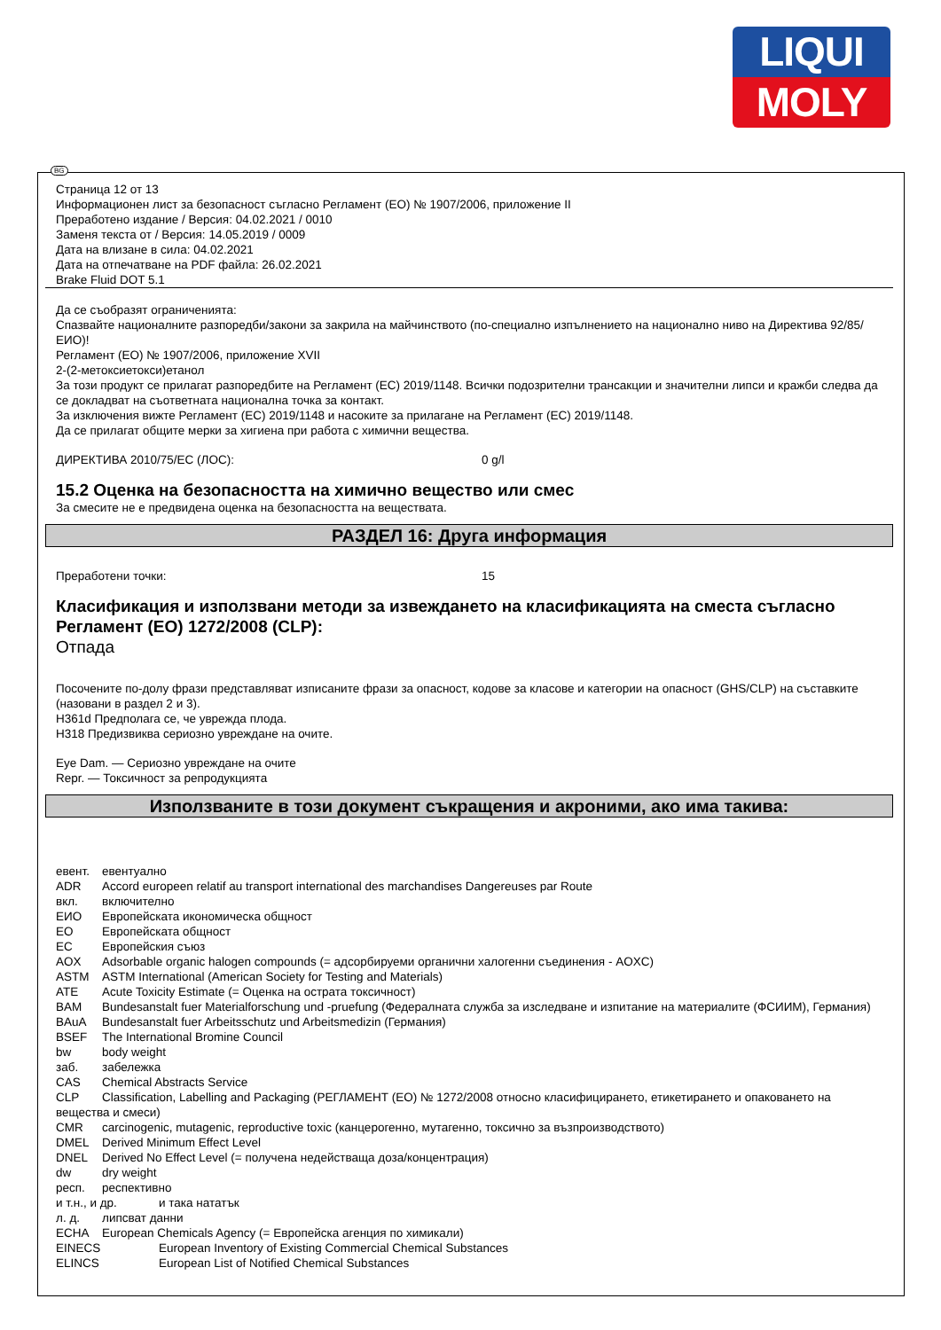LIQUI
MOLY
BG
Страница 12 от 13
Информационен лист за безопасност съгласно Регламент (ЕО) № 1907/2006, приложение II
Преработено издание / Версия: 04.02.2021 / 0010
Заменя текста от / Версия: 14.05.2019 / 0009
Дата на влизане в сила: 04.02.2021
Дата на отпечатване на PDF файла: 26.02.2021
Brake Fluid DOT 5.1
Да се съобразят ограниченията:
Спазвайте националните разпоредби/закони за закрила на майчинството (по-специално изпълнението на национално ниво на Директива 92/85/ЕИО)!
Регламент (ЕО) № 1907/2006, приложение XVII
2-(2-метоксиетокси)етанол
За този продукт се прилагат разпоредбите на Регламент (ЕС) 2019/1148. Всички подозрителни трансакции и значителни липси и кражби следва да се докладват на съответната национална точка за контакт.
За изключения вижте Регламент (ЕС) 2019/1148 и насоките за прилагане на Регламент (ЕС) 2019/1148.
Да се прилагат общите мерки за хигиена при работа с химични вещества.
ДИРЕКТИВА 2010/75/ЕС (ЛОС): 0 g/l
15.2 Оценка на безопасността на химично вещество или смес
За смесите не е предвидена оценка на безопасността на веществата.
РАЗДЕЛ 16: Друга информация
Преработени точки: 15
Класификация и използвани методи за извеждането на класификацията на сместа съгласно Регламент (ЕО) 1272/2008 (CLP):
Отпада
Посочените по-долу фрази представляват изписаните фрази за опасност, кодове за класове и категории на опасност (GHS/CLP) на съставките (назовани в раздел 2 и 3).
H361d Предполага се, че уврежда плода.
H318 Предизвиква сериозно увреждане на очите.
Eye Dam. — Сериозно увреждане на очите
Repr. — Токсичност за репродукцията
Използваните в този документ съкращения и акроними, ако има такива:
евент. евентуално
ADR Accord europeen relatif au transport international des marchandises Dangereuses par Route
вкл. включително
ЕИО Европейската икономическа общност
ЕО Европейската общност
ЕС Европейския съюз
AOX Adsorbable organic halogen compounds (= адсорбируеми органични халогенни съединения - AOXC)
ASTM ASTM International (American Society for Testing and Materials)
ATE Acute Toxicity Estimate (= Оценка на острата токсичност)
BAM Bundesanstalt fuer Materialforschung und -pruefung (Федералната служба за изследване и изпитание на материалите (ФСИИМ), Германия)
BAuA Bundesanstalt fuer Arbeitsschutz und Arbeitsmedizin (Германия)
BSEF The International Bromine Council
bw body weight
заб. забележка
CAS Chemical Abstracts Service
CLP Classification, Labelling and Packaging (РЕГЛАМЕНТ (ЕО) № 1272/2008 относно класифицирането, етикетирането и опаковането на вещества и смеси)
CMR carcinogenic, mutagenic, reproductive toxic (канцерогенно, мутагенно, токсично за възпроизводството)
DMEL Derived Minimum Effect Level
DNEL Derived No Effect Level (= получена недействаща доза/концентрация)
dw dry weight
респ. респективно
и т.н., и др. и така нататък
л. д. липсват данни
ECHA European Chemicals Agency (= Европейска агенция по химикали)
EINECS European Inventory of Existing Commercial Chemical Substances
ELINCS European List of Notified Chemical Substances